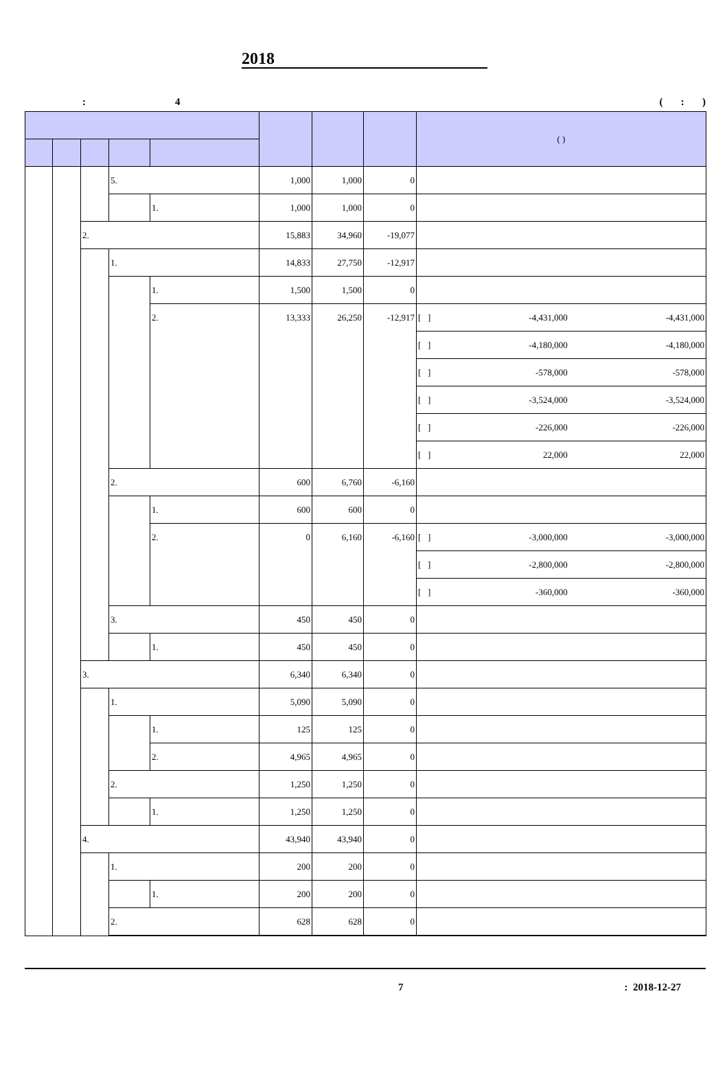2018
: 4 ( : )
| | | | | | | | | ( ) |
| --- | --- | --- | --- | --- | --- | --- | --- | --- |
| | | | 5. | | 1,000 | 1,000 | 0 | |
| | | | | 1. | 1,000 | 1,000 | 0 | |
| | | 2. | | | 15,883 | 34,960 | -19,077 | |
| | | | 1. | | 14,833 | 27,750 | -12,917 | |
| | | | | 1. | 1,500 | 1,500 | 0 | |
| | | | | 2. | 13,333 | 26,250 | -12,917 | [ ] -4,431,000 -4,431,000 |
| | | | | | | | | [ ] -4,180,000 -4,180,000 |
| | | | | | | | | [ ] -578,000 -578,000 |
| | | | | | | | | [ ] -3,524,000 -3,524,000 |
| | | | | | | | | [ ] -226,000 -226,000 |
| | | | | | | | | [ ] 22,000 22,000 |
| | | | 2. | | 600 | 6,760 | -6,160 | |
| | | | | 1. | 600 | 600 | 0 | |
| | | | | 2. | 0 | 6,160 | -6,160 | [ ] -3,000,000 -3,000,000 |
| | | | | | | | | [ ] -2,800,000 -2,800,000 |
| | | | | | | | | [ ] -360,000 -360,000 |
| | | | 3. | | 450 | 450 | 0 | |
| | | | | 1. | 450 | 450 | 0 | |
| | | 3. | | | 6,340 | 6,340 | 0 | |
| | | | 1. | | 5,090 | 5,090 | 0 | |
| | | | | 1. | 125 | 125 | 0 | |
| | | | | 2. | 4,965 | 4,965 | 0 | |
| | | | 2. | | 1,250 | 1,250 | 0 | |
| | | | | 1. | 1,250 | 1,250 | 0 | |
| | | 4. | | | 43,940 | 43,940 | 0 | |
| | | | 1. | | 200 | 200 | 0 | |
| | | | | 1. | 200 | 200 | 0 | |
| | | | 2. | | 628 | 628 | 0 | |
7: 2018-12-27